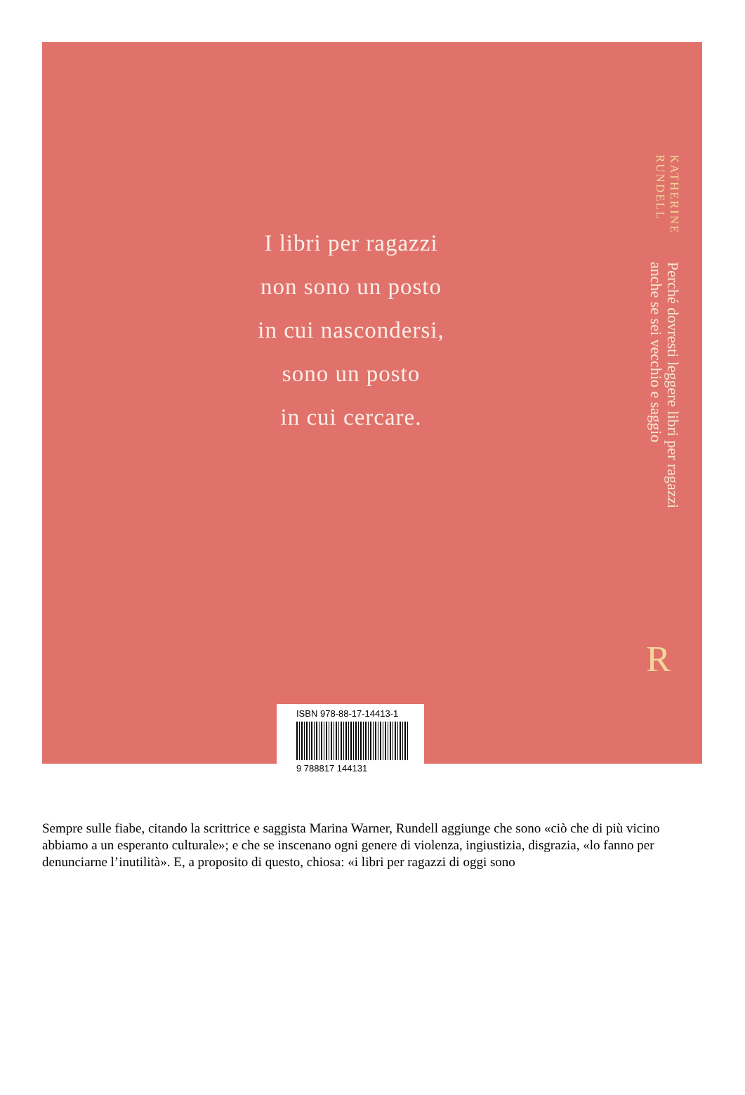I libri per ragazzi
non sono un posto
in cui nascondersi,
sono un posto
in cui cercare.
KATHERINE
RUNDELL
Perché dovresti leggere libri per ragazzi
anche se sei vecchio e saggio
ISBN 978-88-17-14413-1
9 788817 144131
R
Sempre sulle fiabe, citando la scrittrice e saggista Marina Warner, Rundell aggiunge che sono «ciò che di più vicino abbiamo a un esperanto culturale»; e che se inscenano ogni genere di violenza, ingiustizia, disgrazia, «lo fanno per denunciarne l’inutilità». E, a proposito di questo, chiosa: «i libri per ragazzi di oggi sono